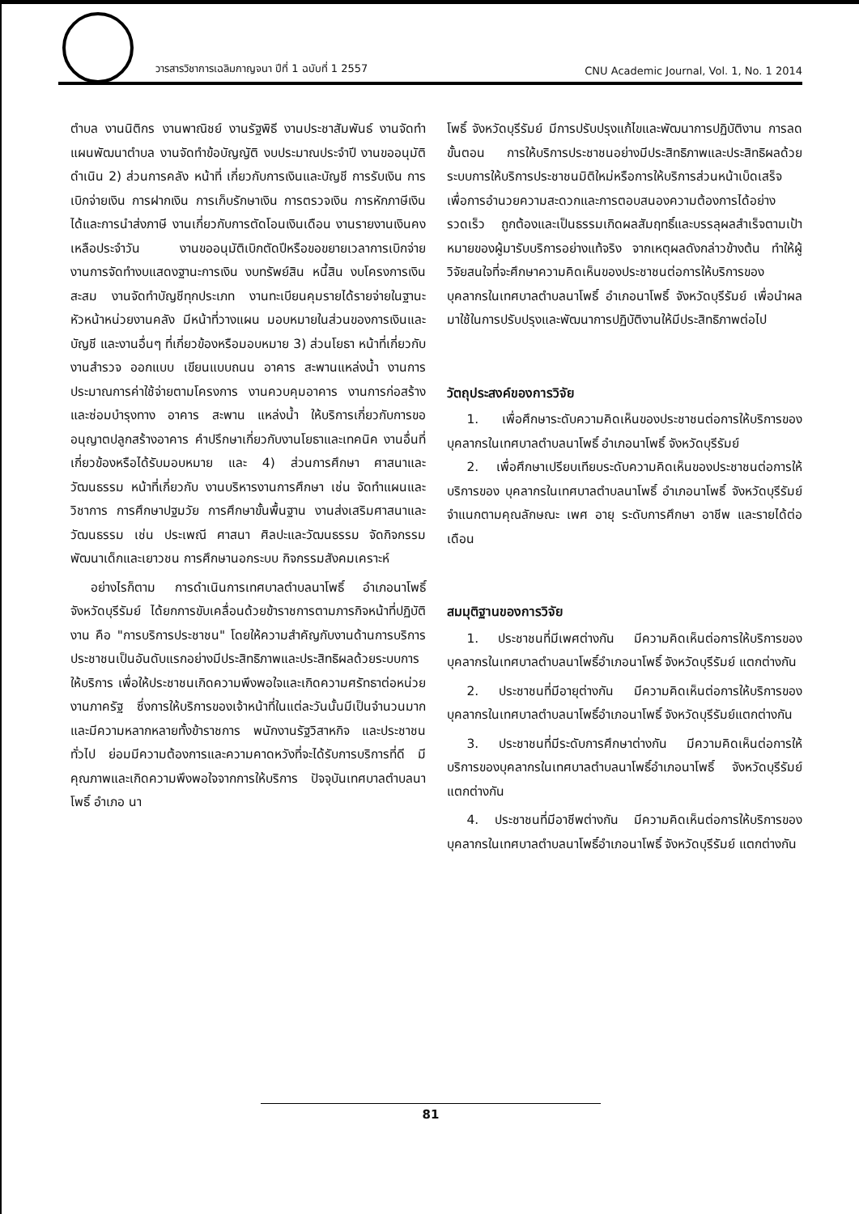วารสารวิชาการเฉลิมกาญจนา ปีที่ 1 ฉบับที่ 1 2557 CNU Academic Journal, Vol. 1, No. 1 2014
ตำบล งานนิติกร งานพาณิชย์ งานรัฐพิธี งานประชาสัมพันธ์ งานจัดทำแผนพัฒนาตำบล งานจัดทำข้อบัญญัติ งบประมาณประจำปี งานขออนุมัติดำเนิน 2) ส่วนการคลัง หน้าที่ เกี่ยวกับการเงินและบัญชี การรับเงิน การเบิกจ่ายเงิน การฝากเงิน การเก็บรักษาเงิน การตรวจเงิน การหักภาษีเงินได้และการนำส่งภาษี งานเกี่ยวกับการตัดโอนเงินเดือน งานรายงานเงินคงเหลือประจำวัน งานขออนุมัติเบิกตัดปีหรือขอขยายเวลาการเบิกจ่าย งานการจัดทำงบแสดงฐานะการเงิน งบทรัพย์สิน หนี้สิน งบโครงการเงินสะสม งานจัดทำบัญชีทุกประเภท งานทะเบียนคุมรายได้รายจ่ายในฐานะหัวหน้าหน่วยงานคลัง มีหน้าที่วางแผน มอบหมายในส่วนของการเงินและบัญชี และงานอื่นๆ ที่เกี่ยวข้องหรือมอบหมาย 3) ส่วนโยธา หน้าที่เกี่ยวกับ งานสำรวจ ออกแบบ เขียนแบบถนน อาคาร สะพานแหล่งน้ำ งานการประมาณการค่าใช้จ่ายตามโครงการ งานควบคุมอาคาร งานการก่อสร้าง และซ่อมบำรุงทาง อาคาร สะพาน แหล่งน้ำ ให้บริการเกี่ยวกับการขออนุญาตปลูกสร้างอาคาร คำปรึกษาเกี่ยวกับงานโยธาและเทคนิค งานอื่นที่เกี่ยวข้องหรือได้รับมอบหมาย และ 4) ส่วนการศึกษา ศาสนาและวัฒนธรรม หน้าที่เกี่ยวกับ งานบริหารงานการศึกษา เช่น จัดทำแผนและวิชาการ การศึกษาปฐมวัย การศึกษาขั้นพื้นฐาน งานส่งเสริมศาสนาและวัฒนธรรม เช่น ประเพณี ศาสนา ศิลปะและวัฒนธรรม จัดกิจกรรมพัฒนาเด็กและเยาวชน การศึกษานอกระบบ กิจกรรมสังคมเคราะห์
อย่างไรก็ตาม การดำเนินการเทศบาลตำบลนาโพธิ์ อำเภอนาโพธิ์ จังหวัดบุรีรัมย์ ได้ยกการขับเคลื่อนด้วยข้าราชการตามภารกิจหน้าที่ปฏิบัติงาน คือ "การบริการประชาชน" โดยให้ความสำคัญกับงานด้านการบริการประชาชนเป็นอันดับแรกอย่างมีประสิทธิภาพและประสิทธิผลด้วยระบบการให้บริการ เพื่อให้ประชาชนเกิดความพึงพอใจและเกิดความศรัทธาต่อหน่วยงานภาครัฐ ซึ่งการให้บริการของเจ้าหน้าที่ในแต่ละวันนั้นมีเป็นจำนวนมากและมีความหลากหลายทั้งข้าราชการ พนักงานรัฐวิสาหกิจ และประชาชนทั่วไป ย่อมมีความต้องการและความคาดหวังที่จะได้รับการบริการที่ดี มีคุณภาพและเกิดความพึงพอใจจากการให้บริการ ปัจจุบันเทศบาลตำบลนาโพธิ์ อำเภอ นา
โพธิ์ จังหวัดบุรีรัมย์ มีการปรับปรุงแก้ไขและพัฒนาการปฏิบัติงาน การลดขั้นตอน การให้บริการประชาชนอย่างมีประสิทธิภาพและประสิทธิผลด้วยระบบการให้บริการประชาชนมิติใหม่หรือการให้บริการส่วนหน้าเบ็ดเสร็จ เพื่อการอำนวยความสะดวกและการตอบสนองความต้องการได้อย่างรวดเร็ว ถูกต้องและเป็นธรรมเกิดผลสัมฤทธิ์และบรรลุผลสำเร็จตามเป้าหมายของผู้มารับบริการอย่างแท้จริง จากเหตุผลดังกล่าวข้างต้น ทำให้ผู้วิจัยสนใจที่จะศึกษาความคิดเห็นของประชาชนต่อการให้บริการของบุคลากรในเทศบาลตำบลนาโพธิ์ อำเภอนาโพธิ์ จังหวัดบุรีรัมย์ เพื่อนำผลมาใช้ในการปรับปรุงและพัฒนาการปฏิบัติงานให้มีประสิทธิภาพต่อไป
วัตถุประสงค์ของการวิจัย
1. เพื่อศึกษาระดับความคิดเห็นของประชาชนต่อการให้บริการของบุคลากรในเทศบาลตำบลนาโพธิ์ อำเภอนาโพธิ์ จังหวัดบุรีรัมย์
2. เพื่อศึกษาเปรียบเทียบระดับความคิดเห็นของประชาชนต่อการให้บริการของ บุคลากรในเทศบาลตำบลนาโพธิ์ อำเภอนาโพธิ์ จังหวัดบุรีรัมย์ จำแนกตามคุณลักษณะ เพศ อายุ ระดับการศึกษา อาชีพ และรายได้ต่อเดือน
สมมุติฐานของการวิจัย
1. ประชาชนที่มีเพศต่างกัน มีความคิดเห็นต่อการให้บริการของบุคลากรในเทศบาลตำบลนาโพธิ์อำเภอนาโพธิ์ จังหวัดบุรีรัมย์ แตกต่างกัน
2. ประชาชนที่มีอายุต่างกัน มีความคิดเห็นต่อการให้บริการของบุคลากรในเทศบาลตำบลนาโพธิ์อำเภอนาโพธิ์ จังหวัดบุรีรัมย์แตกต่างกัน
3. ประชาชนที่มีระดับการศึกษาต่างกัน มีความคิดเห็นต่อการให้บริการของบุคลากรในเทศบาลตำบลนาโพธิ์อำเภอนาโพธิ์ จังหวัดบุรีรัมย์ แตกต่างกัน
4. ประชาชนที่มีอาชีพต่างกัน มีความคิดเห็นต่อการให้บริการของบุคลากรในเทศบาลตำบลนาโพธิ์อำเภอนาโพธิ์ จังหวัดบุรีรัมย์ แตกต่างกัน
81